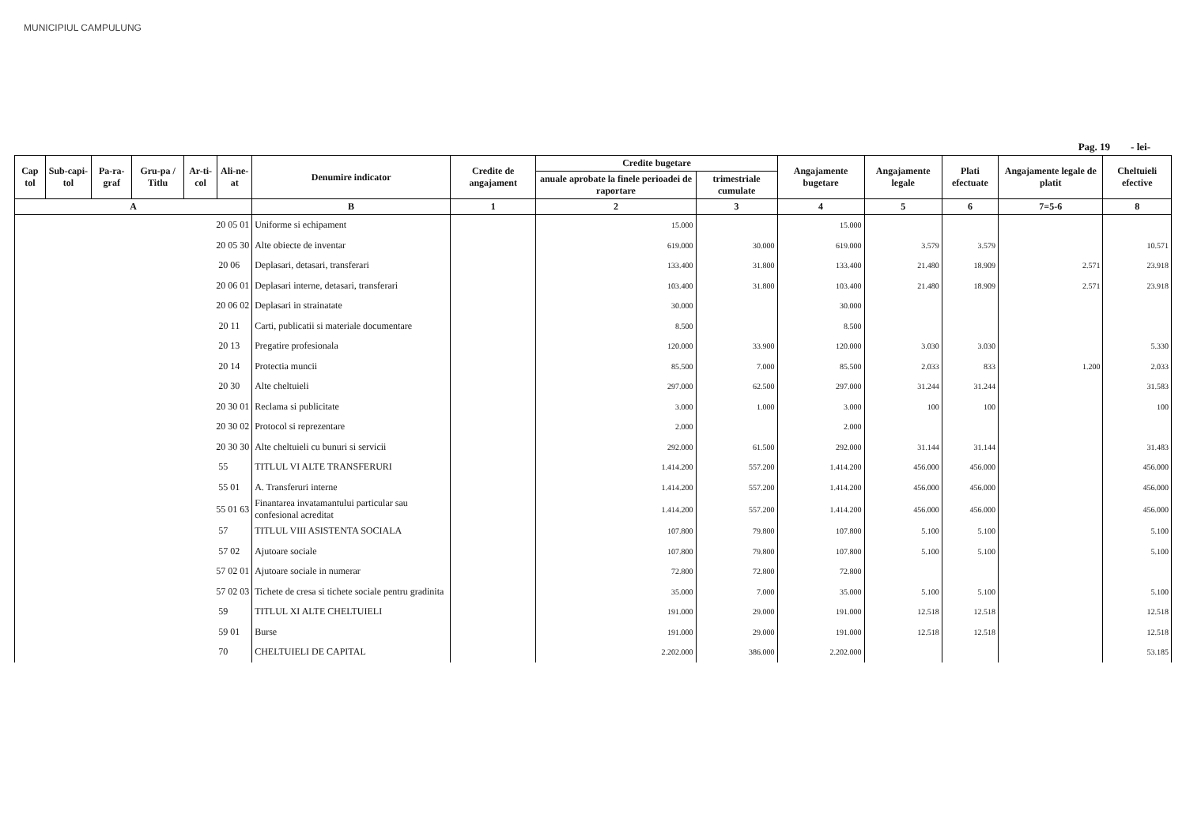MUNICIPIUL CAMPULUNG
Pag. 19 - lei-
| Cap tol | Sub-capi-tol | Pa-ra-graf | Gru-pa / Titlu | Ar-ti-col | Ali-ne-at | Denumire indicator | Credite de angajament | Credite bugetare | | Angajamente bugetare | Angajamente legale | Plati efectuate | Angajamente legale de platit | Cheltuieli efective |
| --- | --- | --- | --- | --- | --- | --- | --- | --- | --- | --- | --- | --- | --- | --- |
| | | | | | | | | anuale aprobate la finele perioadei de raportare | trimestriale cumulate | | | | | |
| A | | | | | | B | 1 | 2 | 3 | 4 | 5 | 6 | 7=5-6 | 8 |
| 20 05 01 | | | | | | Uniforme si echipament | | 15.000 | | 15.000 | | | | |
| 20 05 30 | | | | | | Alte obiecte de inventar | | 619.000 | 30.000 | 619.000 | 3.579 | 3.579 | | 10.571 |
| 20 06 | | | | | | Deplasari, detasari, transferari | | 133.400 | 31.800 | 133.400 | 21.480 | 18.909 | 2.571 | 23.918 |
| 20 06 01 | | | | | | Deplasari interne, detasari, transferari | | 103.400 | 31.800 | 103.400 | 21.480 | 18.909 | 2.571 | 23.918 |
| 20 06 02 | | | | | | Deplasari in strainatate | | 30.000 | | 30.000 | | | | |
| 20 11 | | | | | | Carti, publicatii si materiale documentare | | 8.500 | | 8.500 | | | | |
| 20 13 | | | | | | Pregatire profesionala | | 120.000 | 33.900 | 120.000 | 3.030 | 3.030 | | 5.330 |
| 20 14 | | | | | | Protectia muncii | | 85.500 | 7.000 | 85.500 | 2.033 | 833 | 1.200 | 2.033 |
| 20 30 | | | | | | Alte cheltuieli | | 297.000 | 62.500 | 297.000 | 31.244 | 31.244 | | 31.583 |
| 20 30 01 | | | | | | Reclama si publicitate | | 3.000 | 1.000 | 3.000 | 100 | 100 | | 100 |
| 20 30 02 | | | | | | Protocol si reprezentare | | 2.000 | | 2.000 | | | | |
| 20 30 30 | | | | | | Alte cheltuieli cu bunuri si servicii | | 292.000 | 61.500 | 292.000 | 31.144 | 31.144 | | 31.483 |
| 55 | | | | | | TITLUL VI ALTE TRANSFERURI | | 1.414.200 | 557.200 | 1.414.200 | 456.000 | 456.000 | | 456.000 |
| 55 01 | | | | | | A. Transferuri interne | | 1.414.200 | 557.200 | 1.414.200 | 456.000 | 456.000 | | 456.000 |
| 55 01 63 | | | | | | Finantarea invatamantului particular sau confesional acreditat | | 1.414.200 | 557.200 | 1.414.200 | 456.000 | 456.000 | | 456.000 |
| 57 | | | | | | TITLUL VIII ASISTENTA SOCIALA | | 107.800 | 79.800 | 107.800 | 5.100 | 5.100 | | 5.100 |
| 57 02 | | | | | | Ajutoare sociale | | 107.800 | 79.800 | 107.800 | 5.100 | 5.100 | | 5.100 |
| 57 02 01 | | | | | | Ajutoare sociale in numerar | | 72.800 | 72.800 | 72.800 | | | | |
| 57 02 03 | | | | | | Tichete de cresa si tichete sociale pentru gradinita | | 35.000 | 7.000 | 35.000 | 5.100 | 5.100 | | 5.100 |
| 59 | | | | | | TITLUL XI ALTE CHELTUIELI | | 191.000 | 29.000 | 191.000 | 12.518 | 12.518 | | 12.518 |
| 59 01 | | | | | | Burse | | 191.000 | 29.000 | 191.000 | 12.518 | 12.518 | | 12.518 |
| 70 | | | | | | CHELTUIELI DE CAPITAL | | 2.202.000 | 386.000 | 2.202.000 | | | | 53.185 |